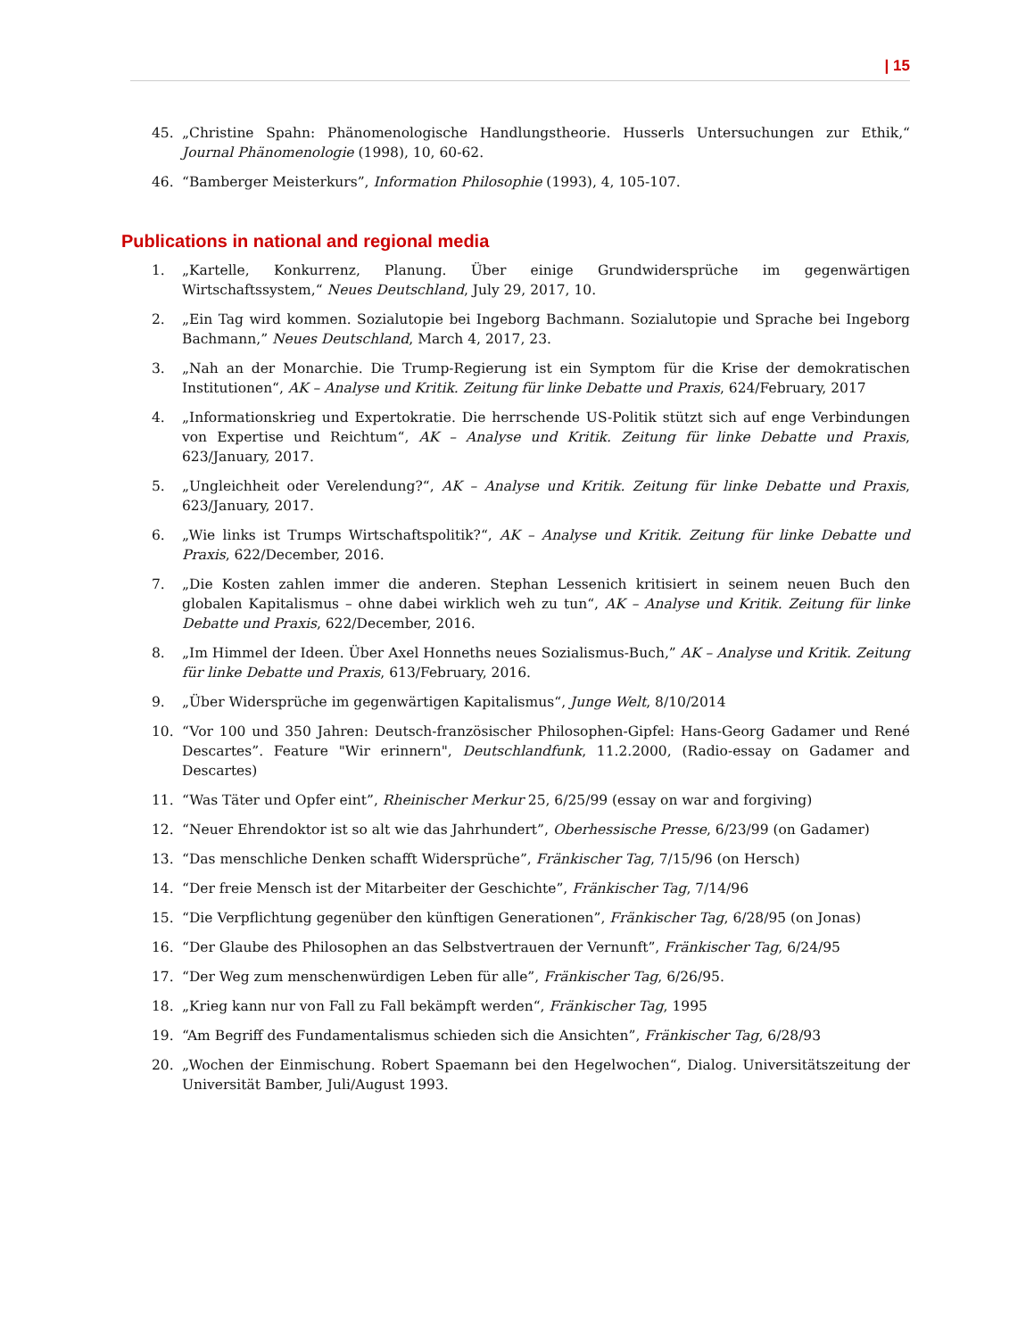| 15
45. „Christine Spahn: Phänomenologische Handlungstheorie. Husserls Untersuchungen zur Ethik,“ Journal Phänomenologie (1998), 10, 60-62.
46. “Bamberger Meisterkurs”, Information Philosophie (1993), 4, 105-107.
Publications in national and regional media
1. „Kartelle, Konkurrenz, Planung. Über einige Grundwidersprüche im gegenwärtigen Wirtschaftssystem,“ Neues Deutschland, July 29, 2017, 10.
2. „Ein Tag wird kommen. Sozialutopie bei Ingeborg Bachmann. Sozialutopie und Sprache bei Ingeborg Bachmann,” Neues Deutschland, March 4, 2017, 23.
3. „Nah an der Monarchie. Die Trump-Regierung ist ein Symptom für die Krise der demokratischen Institutionen“, AK – Analyse und Kritik. Zeitung für linke Debatte und Praxis, 624/February, 2017
4. „Informationskrieg und Expertokratie. Die herrschende US-Politik stützt sich auf enge Verbindungen von Expertise und Reichtum“, AK – Analyse und Kritik. Zeitung für linke Debatte und Praxis, 623/January, 2017.
5. „Ungleichheit oder Verelendung?“, AK – Analyse und Kritik. Zeitung für linke Debatte und Praxis, 623/January, 2017.
6. „Wie links ist Trumps Wirtschaftspolitik?“, AK – Analyse und Kritik. Zeitung für linke Debatte und Praxis, 622/December, 2016.
7. „Die Kosten zahlen immer die anderen. Stephan Lessenich kritisiert in seinem neuen Buch den globalen Kapitalismus – ohne dabei wirklich weh zu tun“, AK – Analyse und Kritik. Zeitung für linke Debatte und Praxis, 622/December, 2016.
8. „Im Himmel der Ideen. Über Axel Honneths neues Sozialismus-Buch,” AK – Analyse und Kritik. Zeitung für linke Debatte und Praxis, 613/February, 2016.
9. „Über Widersprüche im gegenwärtigen Kapitalismus“, Junge Welt, 8/10/2014
10. “Vor 100 und 350 Jahren: Deutsch-französischer Philosophen-Gipfel: Hans-Georg Gadamer und René Descartes”. Feature "Wir erinnern", Deutschlandfunk, 11.2.2000, (Radio-essay on Gadamer and Descartes)
11. “Was Täter und Opfer eint”, Rheinischer Merkur 25, 6/25/99 (essay on war and forgiving)
12. “Neuer Ehrendoktor ist so alt wie das Jahrhundert”, Oberhessische Presse, 6/23/99 (on Gadamer)
13. “Das menschliche Denken schafft Widersprüche”, Fränkischer Tag, 7/15/96 (on Hersch)
14. “Der freie Mensch ist der Mitarbeiter der Geschichte”, Fränkischer Tag, 7/14/96
15. “Die Verpflichtung gegenüber den künftigen Generationen”, Fränkischer Tag, 6/28/95 (on Jonas)
16. “Der Glaube des Philosophen an das Selbstvertrauen der Vernunft”, Fränkischer Tag, 6/24/95
17. “Der Weg zum menschenwürdigen Leben für alle”, Fränkischer Tag, 6/26/95.
18. „Krieg kann nur von Fall zu Fall bekämpft werden“, Fränkischer Tag, 1995
19. “Am Begriff des Fundamentalismus schieden sich die Ansichten”, Fränkischer Tag, 6/28/93
20. „Wochen der Einmischung. Robert Spaemann bei den Hegelwochen“, Dialog. Universitätszeitung der Universität Bamber, Juli/August 1993.